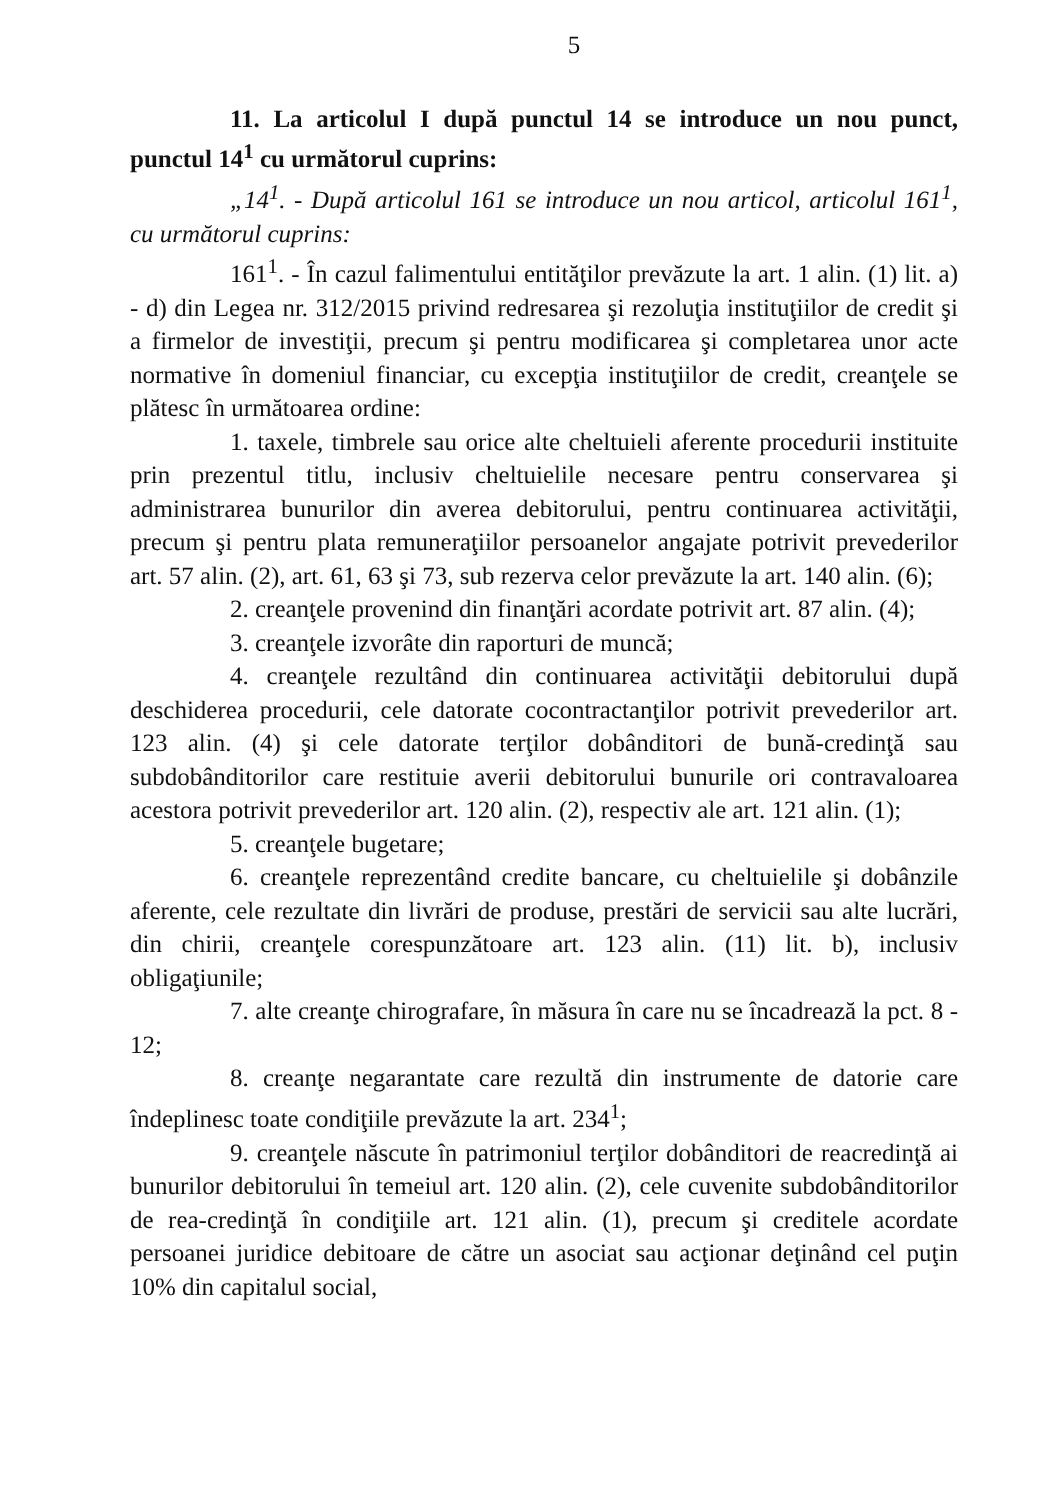5
11. La articolul I după punctul 14 se introduce un nou punct, punctul 14<sup>1</sup> cu următorul cuprins:
„14<sup>1</sup>. - După articolul 161 se introduce un nou articol, articolul 161<sup>1</sup>, cu următorul cuprins:
161<sup>1</sup>. - În cazul falimentului entităţilor prevăzute la art. 1 alin. (1) lit. a) - d) din Legea nr. 312/2015 privind redresarea şi rezoluţia instituţiilor de credit şi a firmelor de investiţii, precum şi pentru modificarea şi completarea unor acte normative în domeniul financiar, cu excepţia instituţiilor de credit, creanţele se plătesc în următoarea ordine:
1. taxele, timbrele sau orice alte cheltuieli aferente procedurii instituite prin prezentul titlu, inclusiv cheltuielile necesare pentru conservarea şi administrarea bunurilor din averea debitorului, pentru continuarea activităţii, precum şi pentru plata remuneraţiilor persoanelor angajate potrivit prevederilor art. 57 alin. (2), art. 61, 63 şi 73, sub rezerva celor prevăzute la art. 140 alin. (6);
2. creanţele provenind din finanţări acordate potrivit art. 87 alin. (4);
3. creanţele izvorâte din raporturi de muncă;
4. creanţele rezultând din continuarea activităţii debitorului după deschiderea procedurii, cele datorate cocontractanţilor potrivit prevederilor art. 123 alin. (4) şi cele datorate terţilor dobânditori de bună-credinţă sau subdobânditorilor care restituie averii debitorului bunurile ori contravaloarea acestora potrivit prevederilor art. 120 alin. (2), respectiv ale art. 121 alin. (1);
5. creanţele bugetare;
6. creanţele reprezentând credite bancare, cu cheltuielile şi dobânzile aferente, cele rezultate din livrări de produse, prestări de servicii sau alte lucrări, din chirii, creanţele corespunzătoare art. 123 alin. (11) lit. b), inclusiv obligaţiunile;
7. alte creanţe chirografare, în măsura în care nu se încadrează la pct. 8 - 12;
8. creanţe negarantate care rezultă din instrumente de datorie care îndeplinesc toate condiţiile prevăzute la art. 234<sup>1</sup>;
9. creanţele născute în patrimoniul terţilor dobânditori de reacredinţă ai bunurilor debitorului în temeiul art. 120 alin. (2), cele cuvenite subdobânditorilor de rea-credinţă în condiţiile art. 121 alin. (1), precum şi creditele acordate persoanei juridice debitoare de către un asociat sau acţionar deţinând cel puţin 10% din capitalul social,